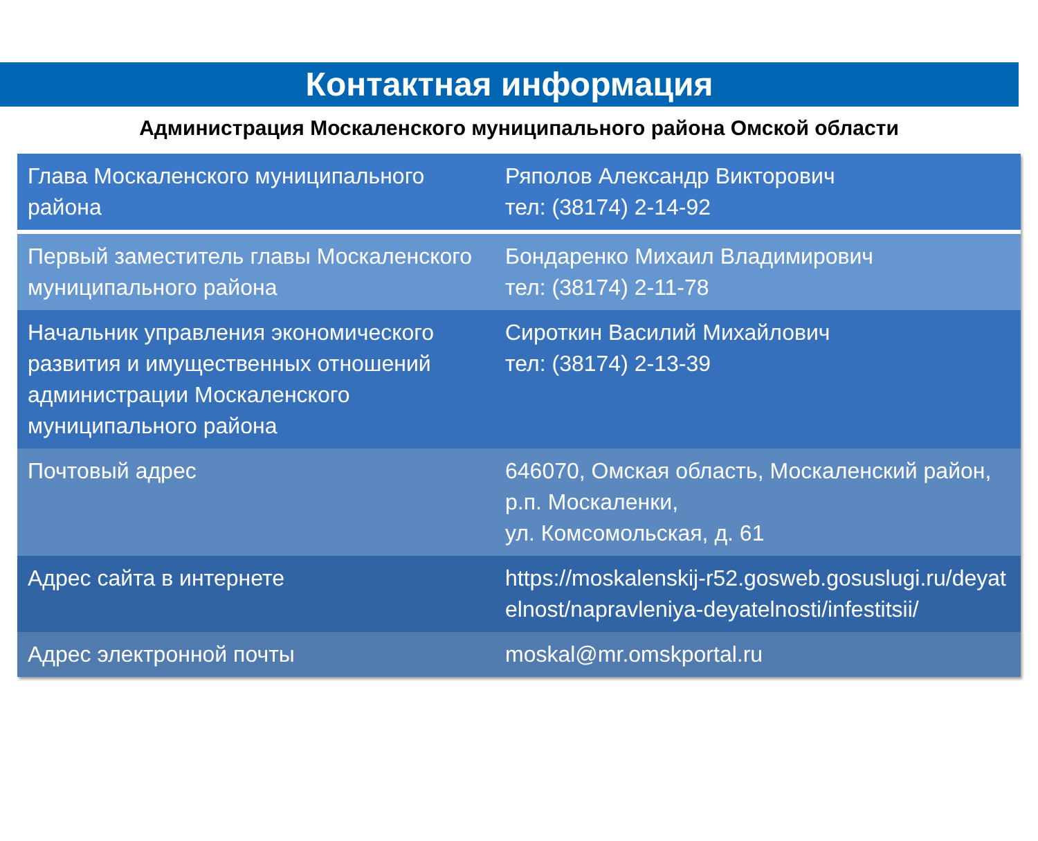Контактная информация
Администрация Москаленского муниципального района Омской области
| Глава Москаленского муниципального района | Ряполов Александр Викторович тел: (38174) 2-14-92 |
| Первый заместитель главы Москаленского муниципального района | Бондаренко Михаил Владимирович тел: (38174) 2-11-78 |
| Начальник управления экономического развития и имущественных отношений администрации Москаленского муниципального района | Сироткин Василий Михайлович тел: (38174) 2-13-39 |
| Почтовый адрес | 646070, Омская область, Москаленский район, р.п. Москаленки, ул. Комсомольская, д. 61 |
| Адрес сайта в интернете | https://moskalenskij-r52.gosweb.gosuslugi.ru/deyatelnost/napravleniya-deyatelnosti/infestitsii/ |
| Адрес электронной почты | moskal@mr.omskportal.ru |